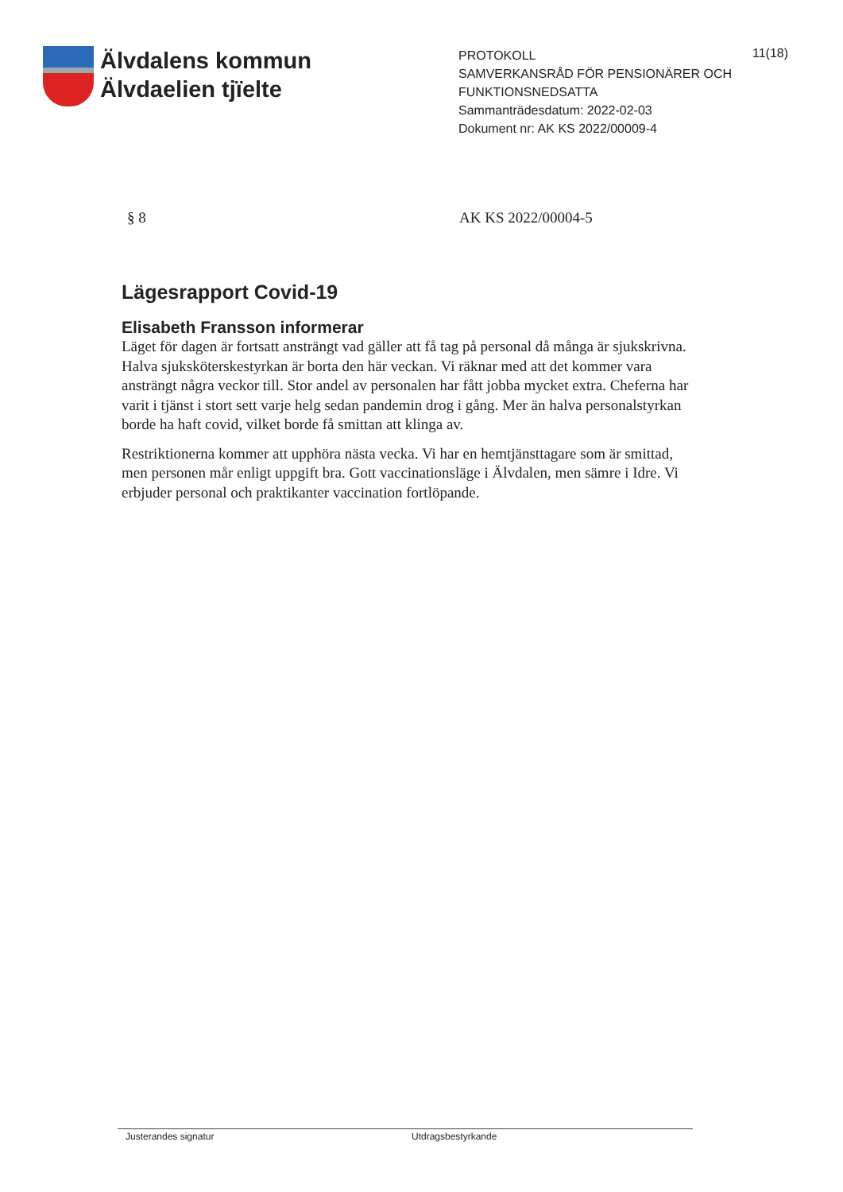Älvdalens kommun
Älvdaelien tjïelte
PROTOKOLL
SAMVERKANSRÅD FÖR PENSIONÄRER OCH FUNKTIONSNEDSATTA
Sammanträdesdatum: 2022-02-03
Dokument nr: AK KS 2022/00009-4
11(18)
§ 8 AK KS 2022/00004-5
Lägesrapport Covid-19
Elisabeth Fransson informerar
Läget för dagen är fortsatt ansträngt vad gäller att få tag på personal då många är sjukskrivna. Halva sjuksköterskestyrkan är borta den här veckan. Vi räknar med att det kommer vara ansträngt några veckor till. Stor andel av personalen har fått jobba mycket extra. Cheferna har varit i tjänst i stort sett varje helg sedan pandemin drog i gång. Mer än halva personalstyrkan borde ha haft covid, vilket borde få smittan att klinga av.
Restriktionerna kommer att upphöra nästa vecka. Vi har en hemtjänsttagare som är smittad, men personen mår enligt uppgift bra. Gott vaccinationsläge i Älvdalen, men sämre i Idre. Vi erbjuder personal och praktikanter vaccination fortlöpande.
Justerandes signatur Utdragsbestyrkande